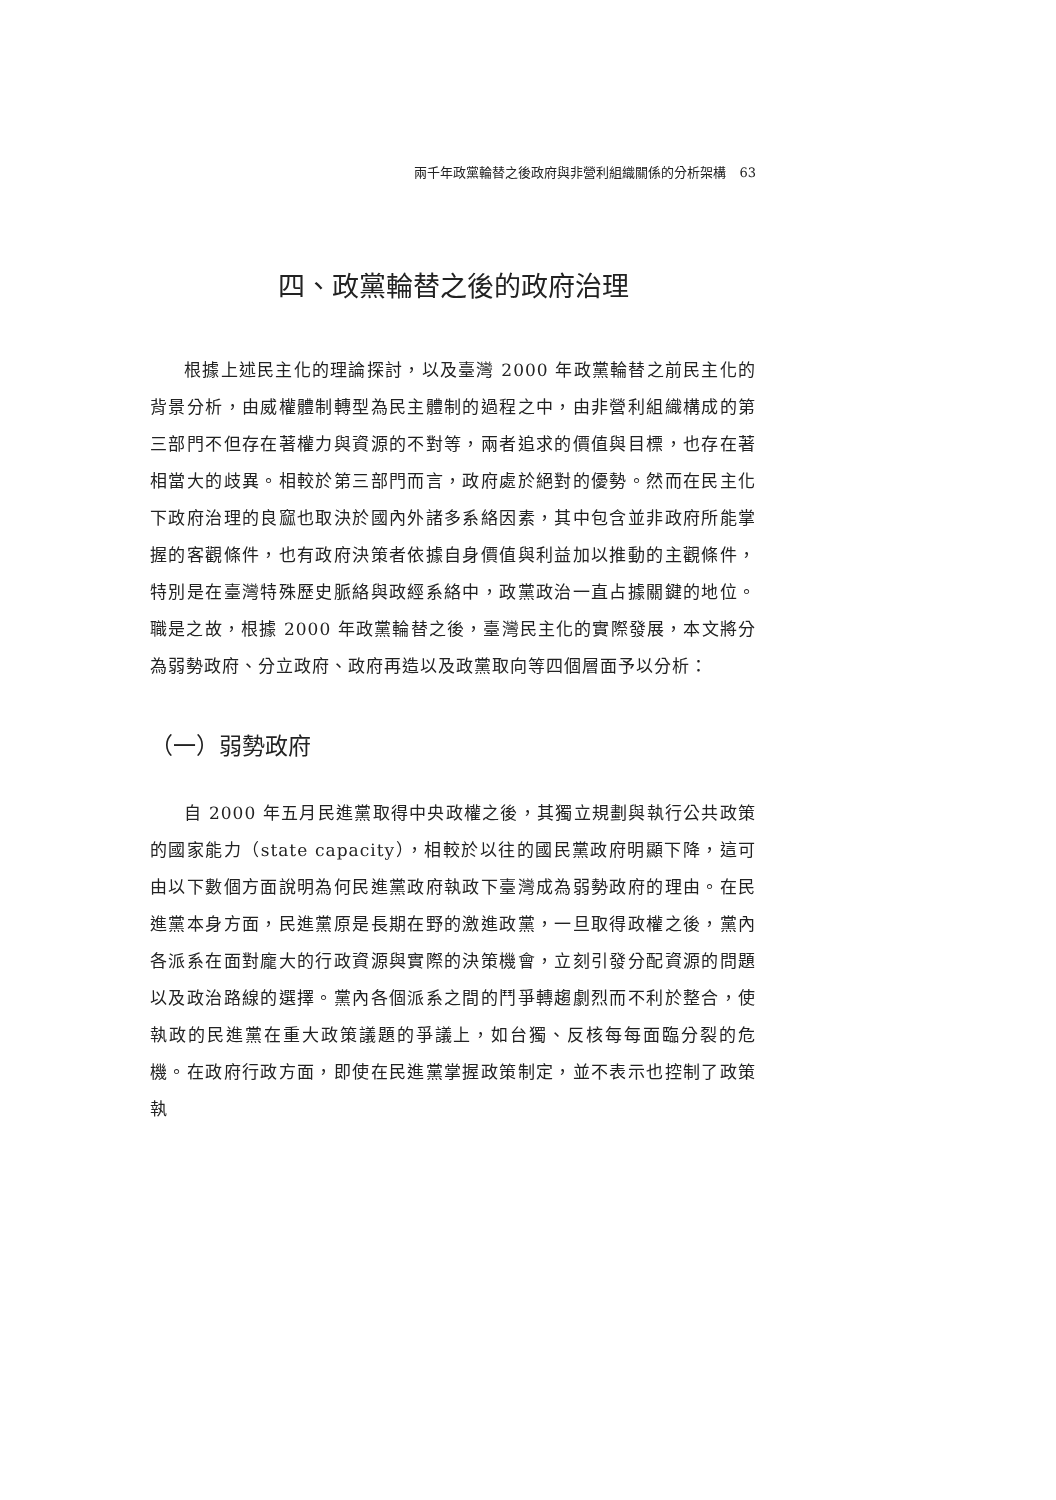兩千年政黨輪替之後政府與非營利組織關係的分析架構　63
四、政黨輪替之後的政府治理
根據上述民主化的理論探討，以及臺灣 2000 年政黨輪替之前民主化的背景分析，由威權體制轉型為民主體制的過程之中，由非營利組織構成的第三部門不但存在著權力與資源的不對等，兩者追求的價值與目標，也存在著相當大的歧異。相較於第三部門而言，政府處於絕對的優勢。然而在民主化下政府治理的良窳也取決於國內外諸多系絡因素，其中包含並非政府所能掌握的客觀條件，也有政府決策者依據自身價值與利益加以推動的主觀條件，特別是在臺灣特殊歷史脈絡與政經系絡中，政黨政治一直占據關鍵的地位。職是之故，根據 2000 年政黨輪替之後，臺灣民主化的實際發展，本文將分為弱勢政府、分立政府、政府再造以及政黨取向等四個層面予以分析：
（一）弱勢政府
自 2000 年五月民進黨取得中央政權之後，其獨立規劃與執行公共政策的國家能力（state capacity），相較於以往的國民黨政府明顯下降，這可由以下數個方面說明為何民進黨政府執政下臺灣成為弱勢政府的理由。在民進黨本身方面，民進黨原是長期在野的激進政黨，一旦取得政權之後，黨內各派系在面對龐大的行政資源與實際的決策機會，立刻引發分配資源的問題以及政治路線的選擇。黨內各個派系之間的鬥爭轉趨劇烈而不利於整合，使執政的民進黨在重大政策議題的爭議上，如台獨、反核每每面臨分裂的危機。在政府行政方面，即使在民進黨掌握政策制定，並不表示也控制了政策執